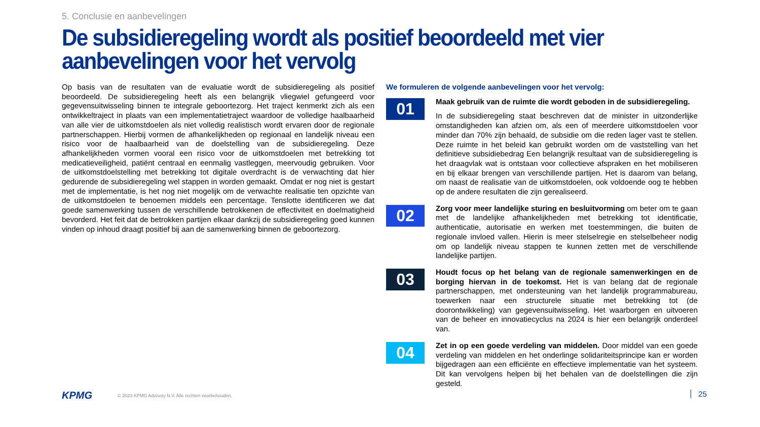5. Conclusie en aanbevelingen
De subsidieregeling wordt als positief beoordeeld met vier aanbevelingen voor het vervolg
Op basis van de resultaten van de evaluatie wordt de subsidieregeling als positief beoordeeld. De subsidieregeling heeft als een belangrijk vliegwiel gefungeerd voor gegevensuitwisseling binnen te integrale geboortezorg. Het traject kenmerkt zich als een ontwikkeltraject in plaats van een implementatietraject waardoor de volledige haalbaarheid van alle vier de uitkomstdoelen als niet volledig realistisch wordt ervaren door de regionale partnerschappen. Hierbij vormen de afhankelijkheden op regionaal en landelijk niveau een risico voor de haalbaarheid van de doelstelling van de subsidieregeling. Deze afhankelijkheden vormen vooral een risico voor de uitkomstdoelen met betrekking tot medicatieveiligheid, patiënt centraal en eenmalig vastleggen, meervoudig gebruiken. Voor de uitkomstdoelstelling met betrekking tot digitale overdracht is de verwachting dat hier gedurende de subsidieregeling wel stappen in worden gemaakt. Omdat er nog niet is gestart met de implementatie, is het nog niet mogelijk om de verwachte realisatie ten opzichte van de uitkomstdoelen te benoemen middels een percentage. Tenslotte identificeren we dat goede samenwerking tussen de verschillende betrokkenen de effectiviteit en doelmatigheid bevorderd. Het feit dat de betrokken partijen elkaar dankzij de subsidieregeling goed kunnen vinden op inhoud draagt positief bij aan de samenwerking binnen de geboortezorg.
We formuleren de volgende aanbevelingen voor het vervolg:
01
Maak gebruik van de ruimte die wordt geboden in de subsidieregeling.
In de subsidieregeling staat beschreven dat de minister in uitzonderlijke omstandigheden kan afzien om, als een of meerdere uitkomstdoelen voor minder dan 70% zijn behaald, de subsidie om die reden lager vast te stellen. Deze ruimte in het beleid kan gebruikt worden om de vaststelling van het definitieve subsidiebedrag Een belangrijk resultaat van de subsidieregeling is het draagvlak wat is ontstaan voor collectieve afspraken en het mobiliseren en bij elkaar brengen van verschillende partijen. Het is daarom van belang, om naast de realisatie van de uitkomstdoelen, ook voldoende oog te hebben op de andere resultaten die zijn gerealiseerd.
02
Zorg voor meer landelijke sturing en besluitvorming om beter om te gaan met de landelijke afhankelijkheden met betrekking tot identificatie, authenticatie, autorisatie en werken met toestemmingen, die buiten de regionale invloed vallen. Hierin is meer stelselregie en stelselbeheer nodig om op landelijk niveau stappen te kunnen zetten met de verschillende landelijke partijen.
03
Houdt focus op het belang van de regionale samenwerkingen en de borging hiervan in de toekomst. Het is van belang dat de regionale partnerschappen, met ondersteuning van het landelijk programmabureau, toewerken naar een structurele situatie met betrekking tot (de doorontwikkeling) van gegevensuitwisseling. Het waarborgen en uitvoeren van de beheer en innovatiecyclus na 2024 is hier een belangrijk onderdeel van.
04
Zet in op een goede verdeling van middelen. Door middel van een goede verdeling van middelen en het onderlinge solidariteitsprincipe kan er worden bijgedragen aan een efficiënte en effectieve implementatie van het systeem. Dit kan vervolgens helpen bij het behalen van de doelstellingen die zijn gesteld.
KPMG © 2023 KPMG Advisory N.V. Alle rechten voorbehouden.
25